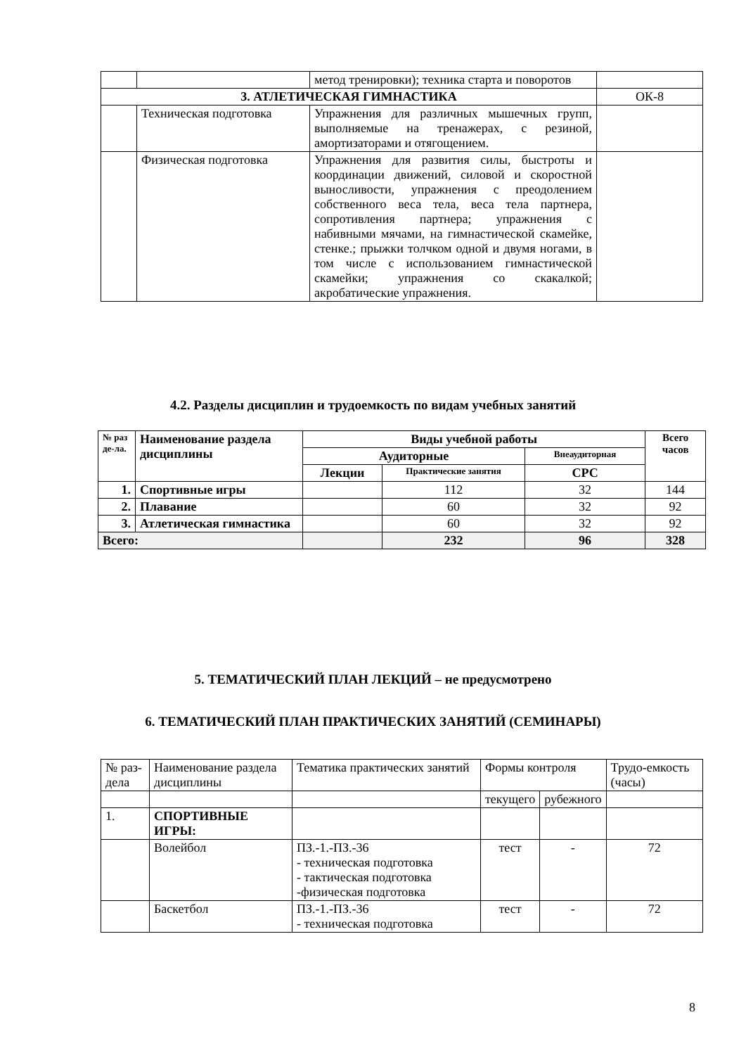| | | метод тренировки); техника старта и поворотов | |
| 3. АТЛЕТИЧЕСКАЯ ГИМНАСТИКА | | | ОК-8 |
| | Техническая подготовка | Упражнения для различных мышечных групп, выполняемые на тренажерах, с резиной, амортизаторами и отягощением. | |
| | Физическая подготовка | Упражнения для развития силы, быстроты и координации движений, силовой и скоростной выносливости, упражнения с преодолением собственного веса тела, веса тела партнера, сопротивления партнера; упражнения с набивными мячами, на гимнастической скамейке, стенке.; прыжки толчком одной и двумя ногами, в том числе с использованием гимнастической скамейки; упражнения со скакалкой; акробатические упражнения. | |
4.2. Разделы дисциплин и трудоемкость по видам учебных занятий
| № раз де-ла. | Наименование раздела дисциплины | Виды учебной работы | | | Всего часов |
| --- | --- | --- | --- | --- | --- |
| | | Аудиторные | | Внеаудиторная | |
| | | Лекции | Практические занятия | СРС | |
| 1. | Спортивные игры | | 112 | 32 | 144 |
| 2. | Плавание | | 60 | 32 | 92 |
| 3. | Атлетическая гимнастика | | 60 | 32 | 92 |
| Всего: | | | 232 | 96 | 328 |
5. ТЕМАТИЧЕСКИЙ ПЛАН ЛЕКЦИЙ – не предусмотрено
6. ТЕМАТИЧЕСКИЙ ПЛАН ПРАКТИЧЕСКИХ ЗАНЯТИЙ (СЕМИНАРЫ)
| № раз-дела | Наименование раздела дисциплины | Тематика практических занятий | Формы контроля | | Трудо-емкость (часы) |
| | | | текущего | рубежного | |
| 1. | СПОРТИВНЫЕ ИГРЫ: | | | | |
| | Волейбол | ПЗ.-1.-ПЗ.-36 - техническая подготовка - тактическая подготовка -физическая подготовка | тест | - | 72 |
| | Баскетбол | ПЗ.-1.-ПЗ.-36 - техническая подготовка | тест | - | 72 |
8